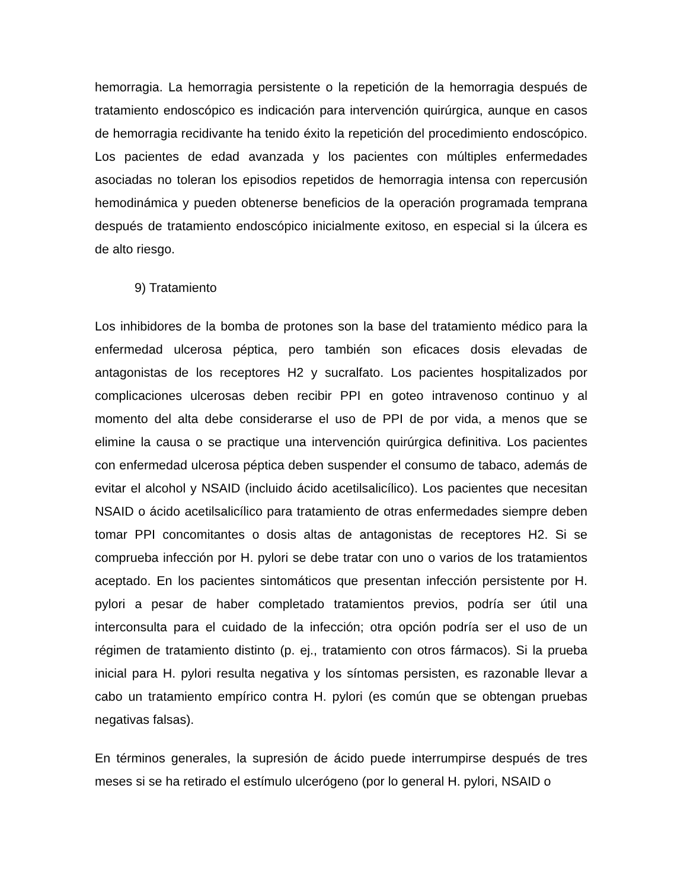hemorragia. La hemorragia persistente o la repetición de la hemorragia después de tratamiento endoscópico es indicación para intervención quirúrgica, aunque en casos de hemorragia recidivante ha tenido éxito la repetición del procedimiento endoscópico. Los pacientes de edad avanzada y los pacientes con múltiples enfermedades asociadas no toleran los episodios repetidos de hemorragia intensa con repercusión hemodinámica y pueden obtenerse beneficios de la operación programada temprana después de tratamiento endoscópico inicialmente exitoso, en especial si la úlcera es de alto riesgo.
9) Tratamiento
Los inhibidores de la bomba de protones son la base del tratamiento médico para la enfermedad ulcerosa péptica, pero también son eficaces dosis elevadas de antagonistas de los receptores H2 y sucralfato. Los pacientes hospitalizados por complicaciones ulcerosas deben recibir PPI en goteo intravenoso continuo y al momento del alta debe considerarse el uso de PPI de por vida, a menos que se elimine la causa o se practique una intervención quirúrgica definitiva. Los pacientes con enfermedad ulcerosa péptica deben suspender el consumo de tabaco, además de evitar el alcohol y NSAID (incluido ácido acetilsalicílico). Los pacientes que necesitan NSAID o ácido acetilsalicílico para tratamiento de otras enfermedades siempre deben tomar PPI concomitantes o dosis altas de antagonistas de receptores H2. Si se comprueba infección por H. pylori se debe tratar con uno o varios de los tratamientos aceptado. En los pacientes sintomáticos que presentan infección persistente por H. pylori a pesar de haber completado tratamientos previos, podría ser útil una interconsulta para el cuidado de la infección; otra opción podría ser el uso de un régimen de tratamiento distinto (p. ej., tratamiento con otros fármacos). Si la prueba inicial para H. pylori resulta negativa y los síntomas persisten, es razonable llevar a cabo un tratamiento empírico contra H. pylori (es común que se obtengan pruebas negativas falsas).
En términos generales, la supresión de ácido puede interrumpirse después de tres meses si se ha retirado el estímulo ulcerógeno (por lo general H. pylori, NSAID o